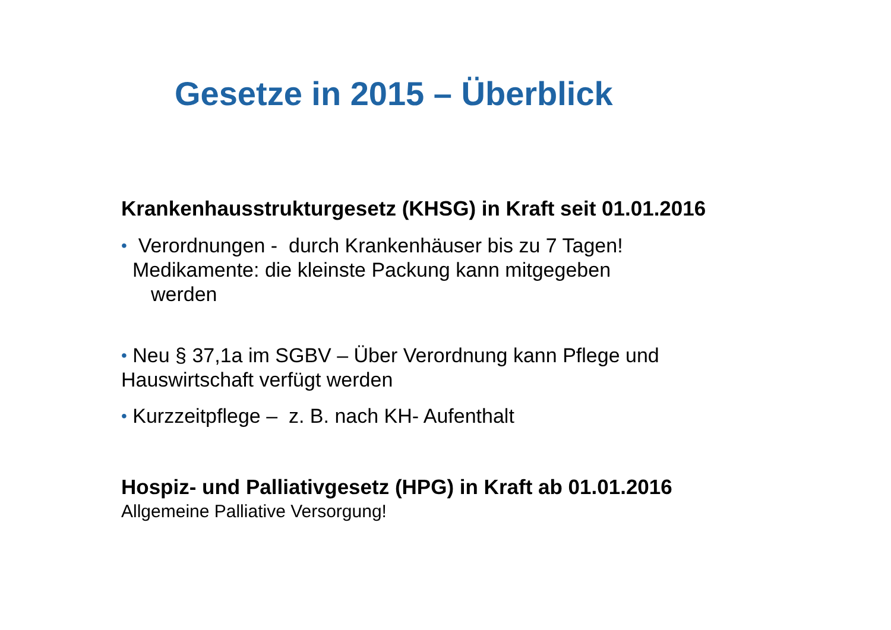Gesetze in 2015 – Überblick
Krankenhausstrukturgesetz (KHSG) in Kraft seit 01.01.2016
• Verordnungen - durch Krankenhäuser bis zu 7 Tagen!
Medikamente: die kleinste Packung kann mitgegeben
werden
• Neu § 37,1a im SGBV – Über Verordnung kann Pflege und
Hauswirtschaft verfügt werden
• Kurzzeitpflege – z. B. nach KH- Aufenthalt
Hospiz- und Palliativgesetz (HPG) in Kraft ab 01.01.2016
Allgemeine Palliative Versorgung!